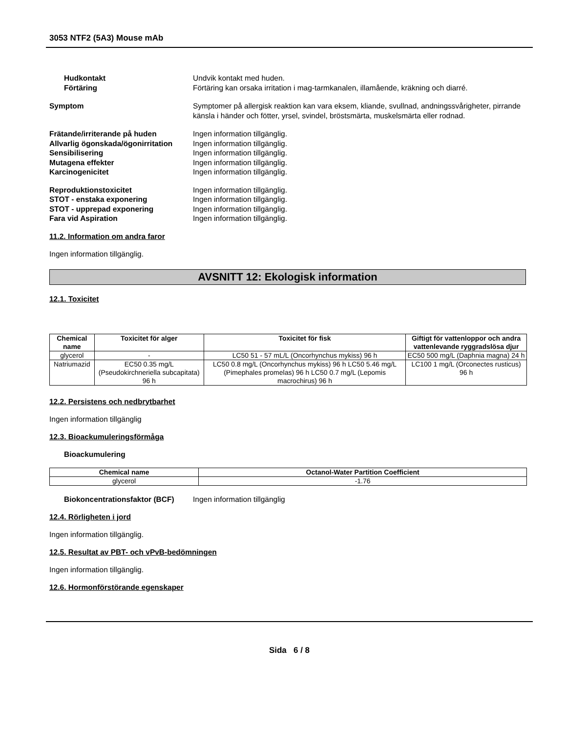3053 NTF2 (5A3) Mouse mAb
Hudkontakt Undvik kontakt med huden.
Förtäring Förtäring kan orsaka irritation i mag-tarmkanalen, illamående, kräkning och diarré.
Symptom Symptomer på allergisk reaktion kan vara eksem, kliande, svullnad, andningssvårigheter, pirrande känsla i händer och fötter, yrsel, svindel, bröstsmärta, muskelsmärta eller rodnad.
Frätande/irriterande på huden Ingen information tillgänglig.
Allvarlig ögonskada/ögonirritation
Ingen information tillgänglig.
Sensibilisering Ingen information tillgänglig.
Mutagena effekter Ingen information tillgänglig.
Karcinogenicitet Ingen information tillgänglig.
Reproduktionstoxicitet Ingen information tillgänglig.
STOT - enstaka exponering Ingen information tillgänglig.
STOT - upprepad exponering Ingen information tillgänglig.
Fara vid Aspiration Ingen information tillgänglig.
11.2. Information om andra faror
Ingen information tillgänglig.
AVSNITT 12: Ekologisk information
12.1. Toxicitet
| Chemical name | Toxicitet för alger | Toxicitet för fisk | Giftigt för vattenloppor och andra vattenlevande ryggradslösa djur |
| --- | --- | --- | --- |
| glycerol | - | LC50 51 - 57 mL/L (Oncorhynchus mykiss) 96 h | EC50 500 mg/L (Daphnia magna) 24 h |
| Natriumazid | EC50 0.35 mg/L (Pseudokirchneriella subcapitata) 96 h | LC50 0.8 mg/L (Oncorhynchus mykiss) 96 h LC50 5.46 mg/L (Pimephales promelas) 96 h LC50 0.7 mg/L (Lepomis macrochirus) 96 h | LC100 1 mg/L (Orconectes rusticus) 96 h |
12.2. Persistens och nedbrytbarhet
Ingen information tillgänglig
12.3. Bioackumuleringsförmåga
Bioackumulering
| Chemical name | Octanol-Water Partition Coefficient |
| --- | --- |
| glycerol | -1.76 |
Biokoncentrationsfaktor (BCF) Ingen information tillgänglig
12.4. Rörligheten i jord
Ingen information tillgänglig.
12.5. Resultat av PBT- och vPvB-bedömningen
Ingen information tillgänglig.
12.6. Hormonförstörande egenskaper
Sida 6 / 8